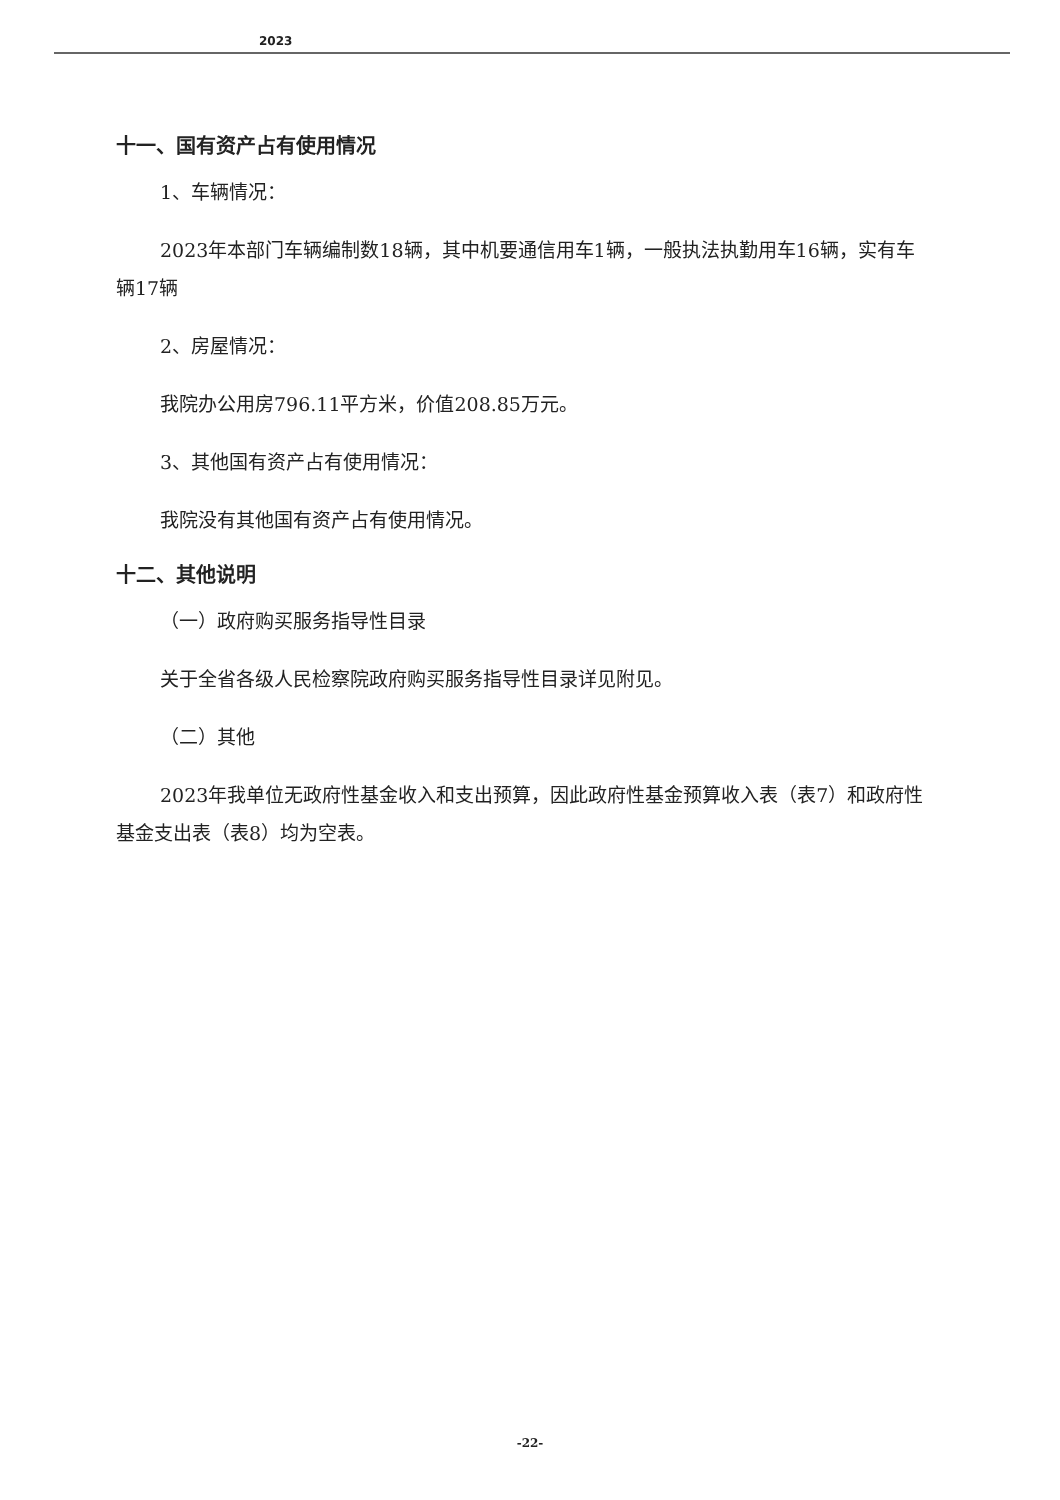2023
十一、国有资产占有使用情况
1、车辆情况：
2023年本部门车辆编制数18辆，其中机要通信用车1辆，一般执法执勤用车16辆，实有车辆17辆
2、房屋情况：
我院办公用房796.11平方米，价值208.85万元。
3、其他国有资产占有使用情况：
我院没有其他国有资产占有使用情况。
十二、其他说明
（一）政府购买服务指导性目录
关于全省各级人民检察院政府购买服务指导性目录详见附见。
（二）其他
2023年我单位无政府性基金收入和支出预算，因此政府性基金预算收入表（表7）和政府性基金支出表（表8）均为空表。
-22-